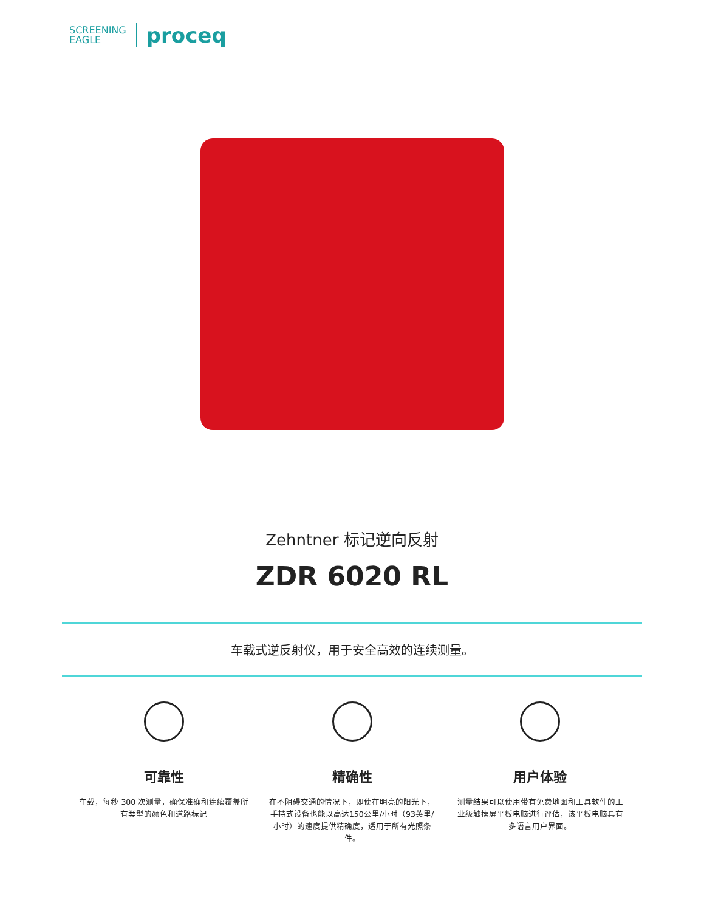SCREENING
EAGLE
proceq
Zehntner 标记逆向反射
ZDR 6020 RL
车载式逆反射仪，用于安全高效的连续测量。
可靠性
车载，每秒 300 次测量，确保准确和连续覆盖所有类型的颜色和道路标记
精确性
在不阻碍交通的情况下，即使在明亮的阳光下，手持式设备也能以高达150公里/小时（93英里/小时）的速度提供精确度，适用于所有光照条件。
用户体验
测量结果可以使用带有免费地图和工具软件的工业级触摸屏平板电脑进行评估，该平板电脑具有多语言用户界面。